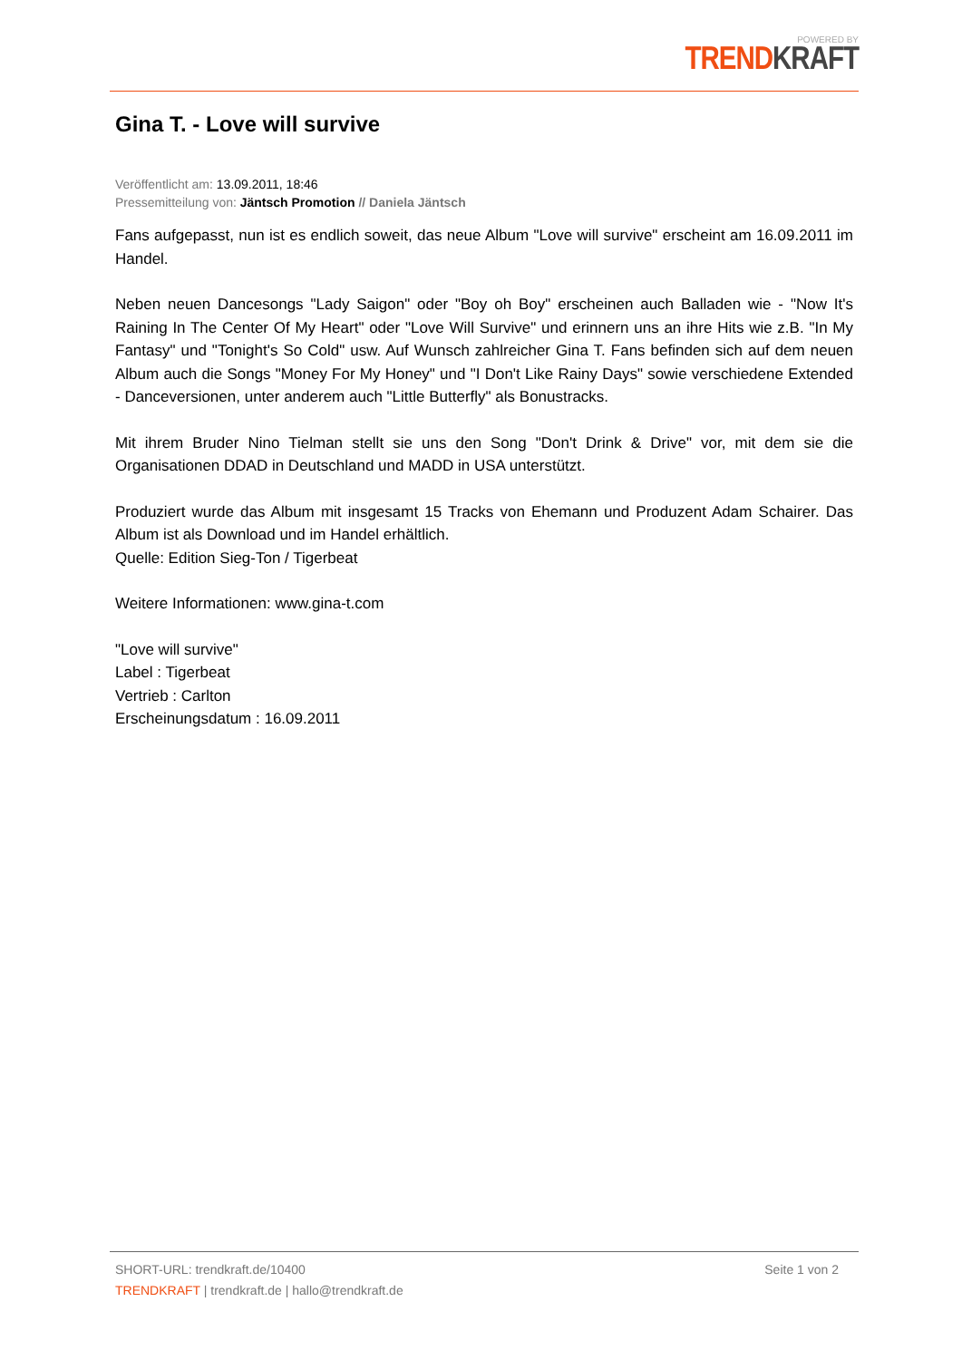POWERED BY
TREND KRAFT
Gina T. - Love will survive
Veröffentlicht am: 13.09.2011, 18:46
Pressemitteilung von: Jäntsch Promotion // Daniela Jäntsch
Fans aufgepasst, nun ist es endlich soweit, das neue Album "Love will survive" erscheint am 16.09.2011 im Handel.
Neben neuen Dancesongs "Lady Saigon" oder "Boy oh Boy" erscheinen auch Balladen wie - "Now It's Raining In The Center Of My Heart" oder "Love Will Survive" und erinnern uns an ihre Hits wie z.B. "In My Fantasy" und "Tonight's So Cold" usw. Auf Wunsch zahlreicher Gina T. Fans befinden sich auf dem neuen Album auch die Songs "Money For My Honey" und "I Don't Like Rainy Days" sowie verschiedene Extended - Danceversionen, unter anderem auch "Little Butterfly" als Bonustracks.
Mit ihrem Bruder Nino Tielman stellt sie uns den Song "Don't Drink & Drive" vor, mit dem sie die Organisationen DDAD in Deutschland und MADD in USA unterstützt.
Produziert wurde das Album mit insgesamt 15 Tracks von Ehemann und Produzent Adam Schairer. Das Album ist als Download und im Handel erhältlich.
Quelle: Edition Sieg-Ton / Tigerbeat
Weitere Informationen: www.gina-t.com
"Love will survive"
Label : Tigerbeat
Vertrieb : Carlton
Erscheinungsdatum : 16.09.2011
SHORT-URL: trendkraft.de/10400
TRENDKRAFT | trendkraft.de | hallo@trendkraft.de
Seite 1 von 2